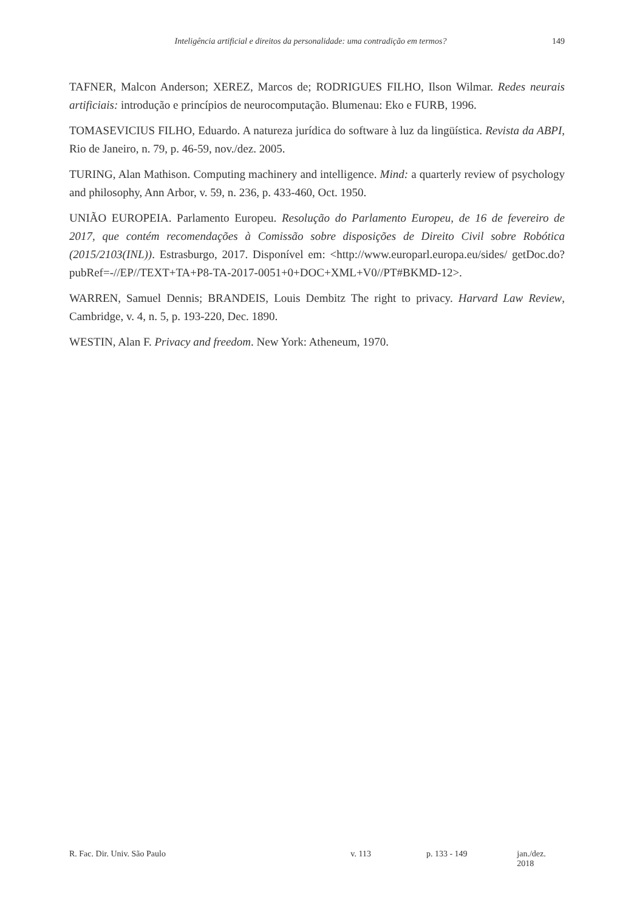Inteligência artificial e direitos da personalidade: uma contradição em termos? 149
TAFNER, Malcon Anderson; XEREZ, Marcos de; RODRIGUES FILHO, Ilson Wilmar. Redes neurais artificiais: introdução e princípios de neurocomputação. Blumenau: Eko e FURB, 1996.
TOMASEVICIUS FILHO, Eduardo. A natureza jurídica do software à luz da lingüística. Revista da ABPI, Rio de Janeiro, n. 79, p. 46-59, nov./dez. 2005.
TURING, Alan Mathison. Computing machinery and intelligence. Mind: a quarterly review of psychology and philosophy, Ann Arbor, v. 59, n. 236, p. 433-460, Oct. 1950.
UNIÃO EUROPEIA. Parlamento Europeu. Resolução do Parlamento Europeu, de 16 de fevereiro de 2017, que contém recomendações à Comissão sobre disposições de Direito Civil sobre Robótica (2015/2103(INL)). Estrasburgo, 2017. Disponível em: <http://www.europarl.europa.eu/sides/ getDoc.do?pubRef=-//EP//TEXT+TA+P8-TA-2017-0051+0+DOC+XML+V0//PT#BKMD-12>.
WARREN, Samuel Dennis; BRANDEIS, Louis Dembitz The right to privacy. Harvard Law Review, Cambridge, v. 4, n. 5, p. 193-220, Dec. 1890.
WESTIN, Alan F. Privacy and freedom. New York: Atheneum, 1970.
R. Fac. Dir. Univ. São Paulo v. 113 p. 133 - 149 jan./dez. 2018